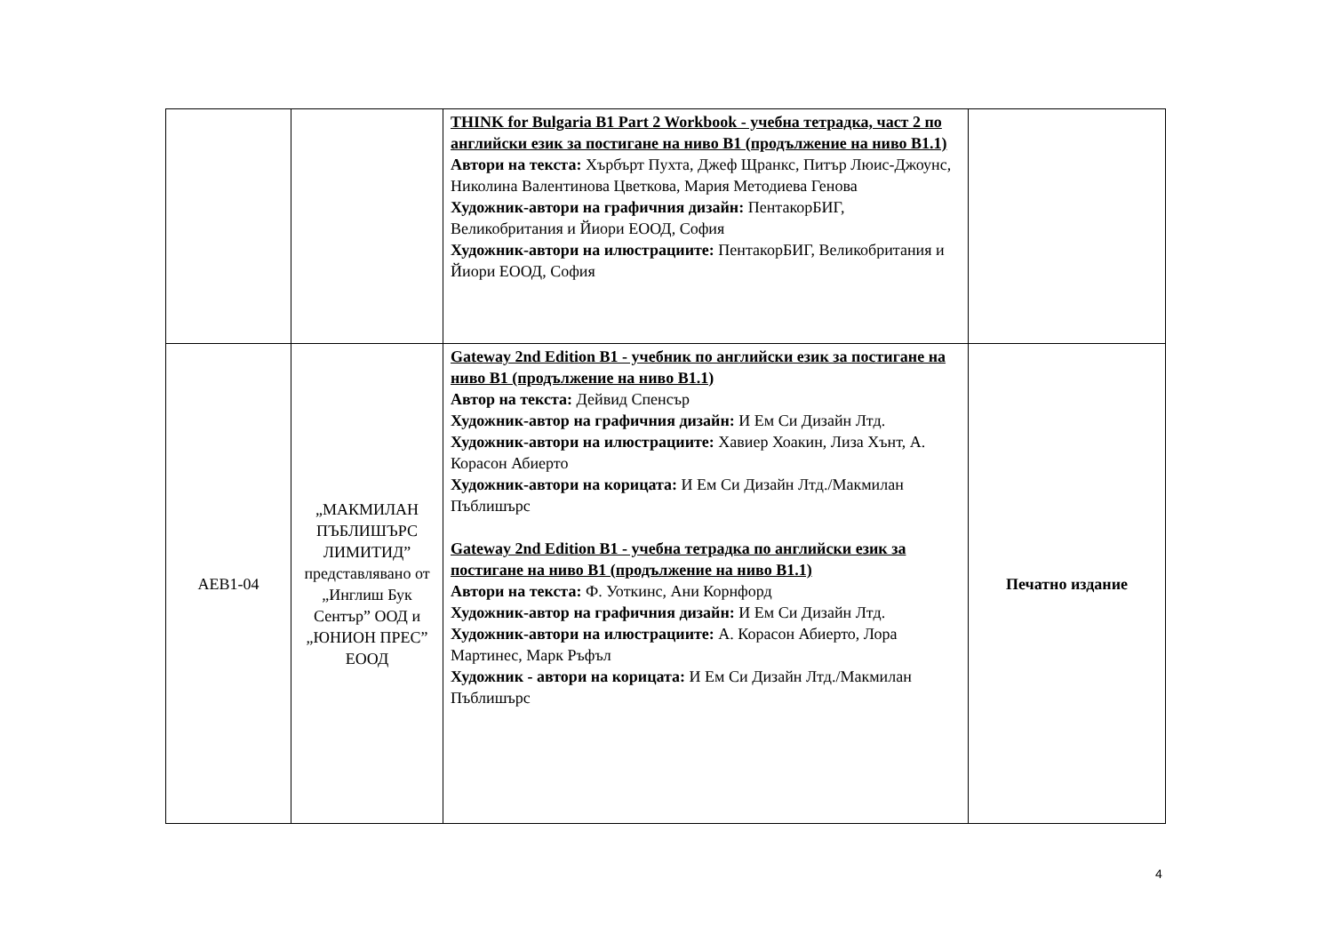| | | THINK for Bulgaria B1 Part 2 Workbook - учебна тетрадка, част 2 по английски език за постигане на ниво B1 (продължение на ниво B1.1) Автори на текста: Хърбърт Пухта, Джеф Щранкс, Питър Люис-Джоунс, Николина Валентинова Цветкова, Мария Методиева Генова Художник-автори на графичния дизайн: ПентакорБИГ, Великобритания и Йиори ЕООД, София Художник-автори на илюстрациите: ПентакорБИГ, Великобритания и Йиори ЕООД, София | |
| AEB1-04 | „МАКМИЛАН ПЪБЛИШЪРС ЛИМИТИД” представлявано от „Инглиш Бук Сентър” ООД и „ЮНИОН ПРЕС” ЕООД | Gateway 2nd Edition B1 - учебник по английски език за постигане на ниво B1 (продължение на ниво B1.1) Автор на текста: Дейвид Спенсър Художник-автор на графичния дизайн: И Ем Си Дизайн Лтд. Художник-автори на илюстрациите: Хавиер Хоакин, Лиза Хънт, А. Корасон Абиерто Художник-автори на корицата: И Ем Си Дизайн Лтд./Макмилан Пъблишърс Gateway 2nd Edition B1 - учебна тетрадка по английски език за постигане на ниво B1 (продължение на ниво B1.1) Автори на текста: Ф. Уоткинс, Ани Корнфорд Художник-автор на графичния дизайн: И Ем Си Дизайн Лтд. Художник-автори на илюстрациите: А. Корасон Абиерто, Лора Мартинес, Марк Ръфъл Художник - автори на корицата: И Ем Си Дизайн Лтд./Макмилан Пъблишърс | Печатно издание |
4